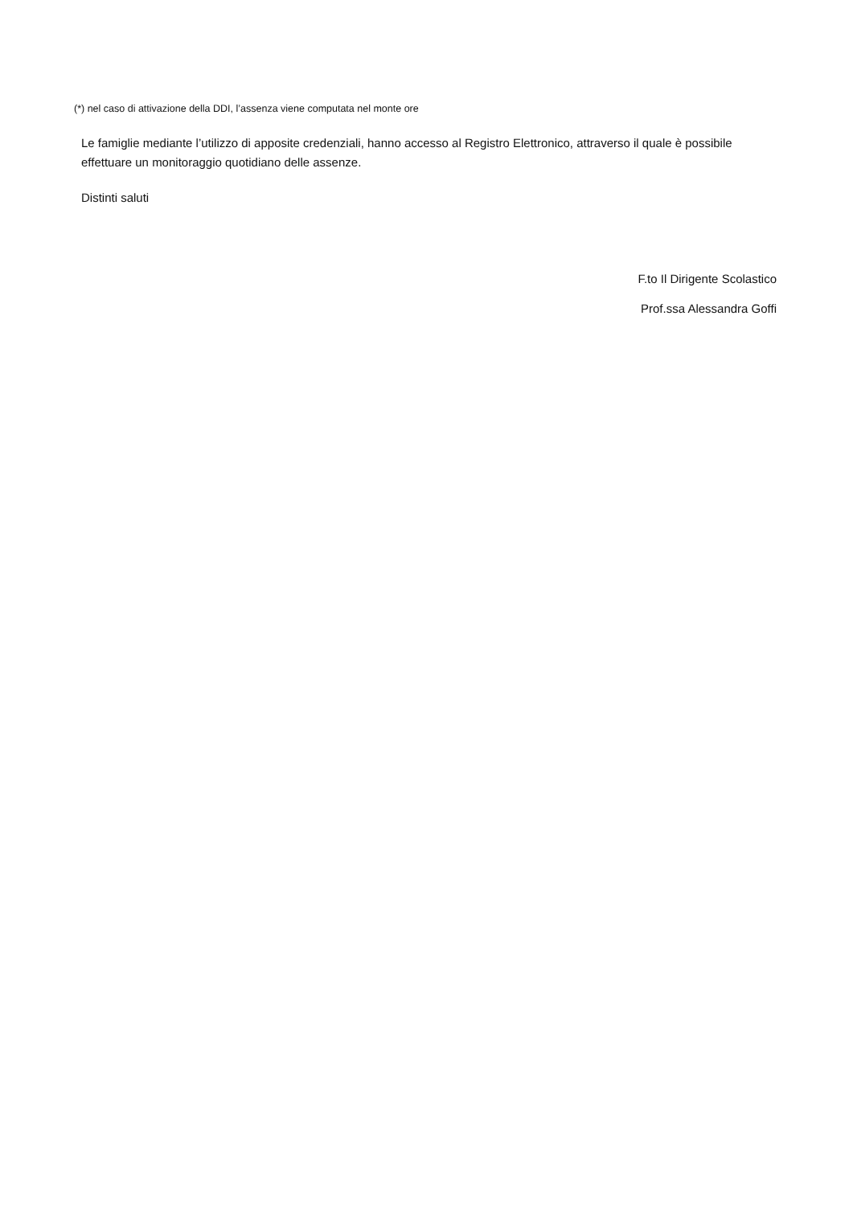(*) nel caso di attivazione della DDI, l’assenza viene computata nel monte ore
Le famiglie mediante l’utilizzo di apposite credenziali, hanno accesso al Registro Elettronico, attraverso il quale è possibile effettuare un monitoraggio quotidiano delle assenze.
Distinti saluti
F.to Il Dirigente Scolastico
Prof.ssa Alessandra Goffi